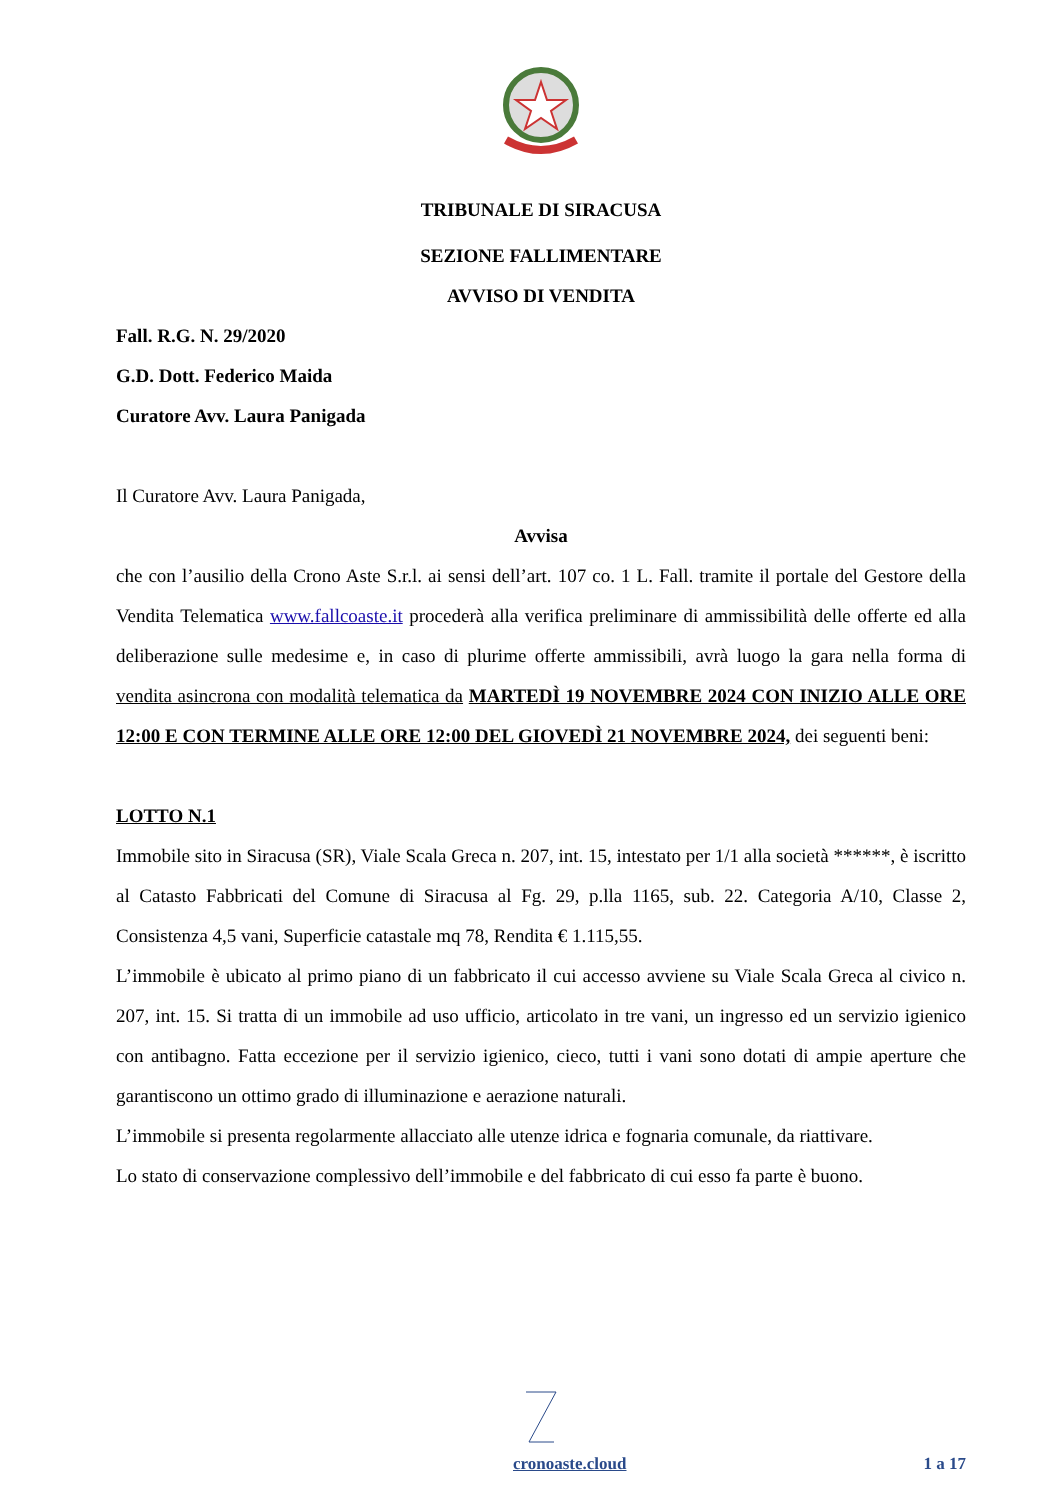TRIBUNALE DI SIRACUSA
SEZIONE FALLIMENTARE
AVVISO DI VENDITA
Fall. R.G. N. 29/2020
G.D. Dott. Federico Maida
Curatore Avv. Laura Panigada
Il Curatore Avv. Laura Panigada,
Avvisa
che con l’ausilio della Crono Aste S.r.l. ai sensi dell’art. 107 co. 1 L. Fall. tramite il portale del Gestore della Vendita Telematica www.fallcoaste.it procederà alla verifica preliminare di ammissibilità delle offerte ed alla deliberazione sulle medesime e, in caso di plurime offerte ammissibili, avrà luogo la gara nella forma di vendita asincrona con modalità telematica da MARTEDÌ 19 NOVEMBRE 2024 CON INIZIO ALLE ORE 12:00 E CON TERMINE ALLE ORE 12:00 DEL GIOVEDÌ 21 NOVEMBRE 2024, dei seguenti beni:
LOTTO N.1
Immobile sito in Siracusa (SR), Viale Scala Greca n. 207, int. 15, intestato per 1/1 alla società ******, è iscritto al Catasto Fabbricati del Comune di Siracusa al Fg. 29, p.lla 1165, sub. 22. Categoria A/10, Classe 2, Consistenza 4,5 vani, Superficie catastale mq 78, Rendita € 1.115,55.
L’immobile è ubicato al primo piano di un fabbricato il cui accesso avviene su Viale Scala Greca al civico n. 207, int. 15. Si tratta di un immobile ad uso ufficio, articolato in tre vani, un ingresso ed un servizio igienico con antibagno. Fatta eccezione per il servizio igienico, cieco, tutti i vani sono dotati di ampie aperture che garantiscono un ottimo grado di illuminazione e aerazione naturali.
L’immobile si presenta regolarmente allacciato alle utenze idrica e fognaria comunale, da riattivare.
Lo stato di conservazione complessivo dell’immobile e del fabbricato di cui esso fa parte è buono.
cronoaste.cloud 1 a 17